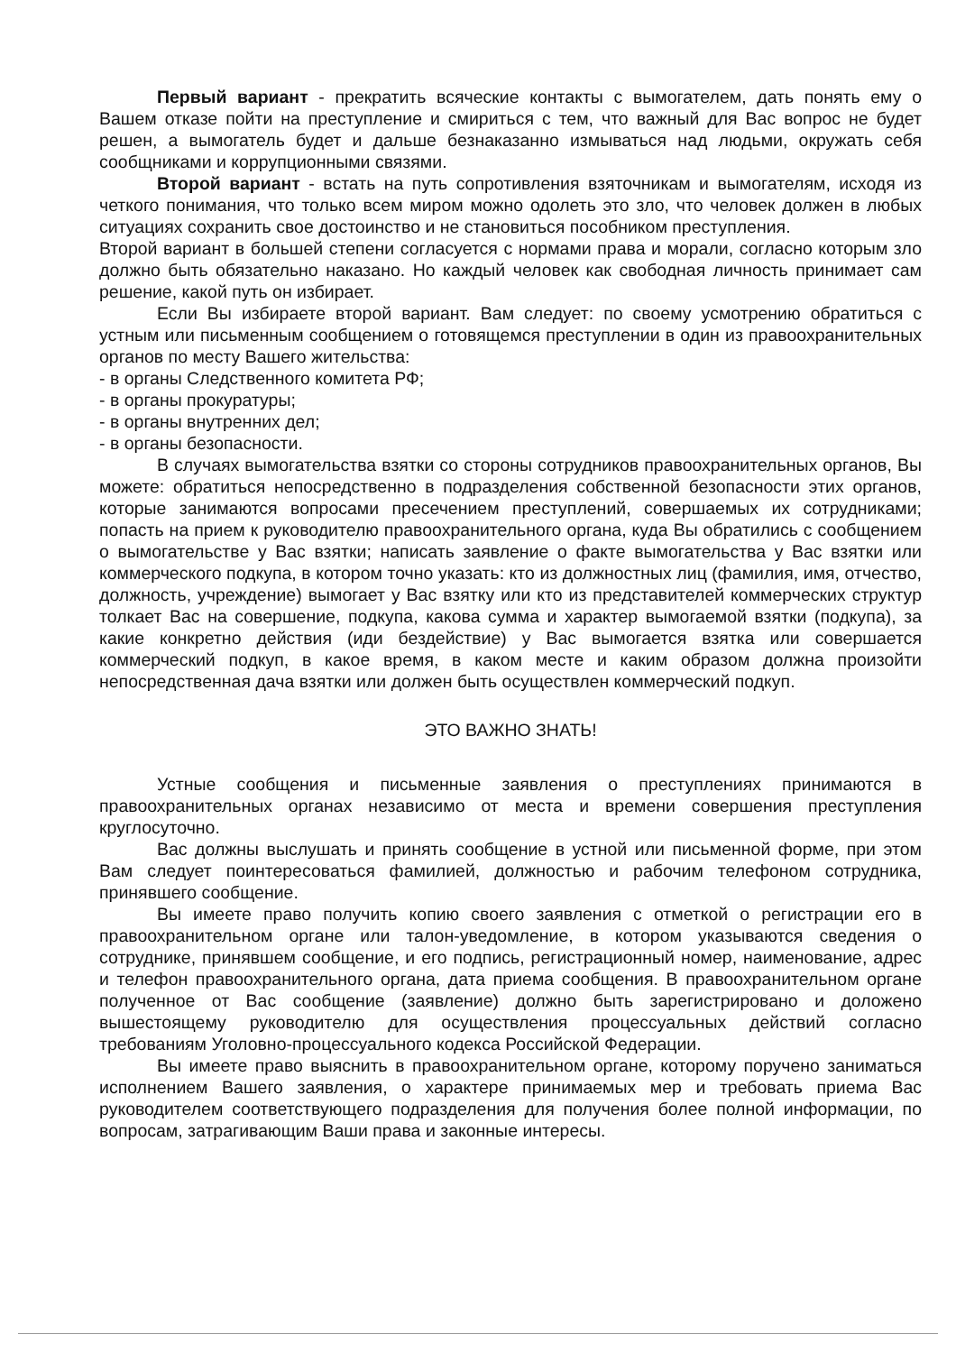Первый вариант - прекратить всяческие контакты с вымогателем, дать понять ему о Вашем отказе пойти на преступление и смириться с тем, что важный для Вас вопрос не будет решен, а вымогатель будет и дальше безнаказанно измываться над людьми, окружать себя сообщниками и коррупционными связями.
Второй вариант - встать на путь сопротивления взяточникам и вымогателям, исходя из четкого понимания, что только всем миром можно одолеть это зло, что человек должен в любых ситуациях сохранить свое достоинство и не становиться пособником преступления.
Второй вариант в большей степени согласуется с нормами права и морали, согласно которым зло должно быть обязательно наказано. Но каждый человек как свободная личность принимает сам решение, какой путь он избирает.
Если Вы избираете второй вариант. Вам следует: по своему усмотрению обратиться с устным или письменным сообщением о готовящемся преступлении в один из правоохранительных органов по месту Вашего жительства:
- в органы Следственного комитета РФ;
- в органы прокуратуры;
- в органы внутренних дел;
- в органы безопасности.
В случаях вымогательства взятки со стороны сотрудников правоохранительных органов, Вы можете: обратиться непосредственно в подразделения собственной безопасности этих органов, которые занимаются вопросами пресечением преступлений, совершаемых их сотрудниками; попасть на прием к руководителю правоохранительного органа, куда Вы обратились с сообщением о вымогательстве у Вас взятки; написать заявление о факте вымогательства у Вас взятки или коммерческого подкупа, в котором точно указать: кто из должностных лиц (фамилия, имя, отчество, должность, учреждение) вымогает у Вас взятку или кто из представителей коммерческих структур толкает Вас на совершение, подкупа, какова сумма и характер вымогаемой взятки (подкупа), за какие конкретно действия (иди бездействие) у Вас вымогается взятка или совершается коммерческий подкуп, в какое время, в каком месте и каким образом должна произойти непосредственная дача взятки или должен быть осуществлен коммерческий подкуп.
ЭТО ВАЖНО ЗНАТЬ!
Устные сообщения и письменные заявления о преступлениях принимаются в правоохранительных органах независимо от места и времени совершения преступления круглосуточно.
Вас должны выслушать и принять сообщение в устной или письменной форме, при этом Вам следует поинтересоваться фамилией, должностью и рабочим телефоном сотрудника, принявшего сообщение.
Вы имеете право получить копию своего заявления с отметкой о регистрации его в правоохранительном органе или талон-уведомление, в котором указываются сведения о сотруднике, принявшем сообщение, и его подпись, регистрационный номер, наименование, адрес и телефон правоохранительного органа, дата приема сообщения. В правоохранительном органе полученное от Вас сообщение (заявление) должно быть зарегистрировано и доложено вышестоящему руководителю для осуществления процессуальных действий согласно требованиям Уголовно-процессуального кодекса Российской Федерации.
Вы имеете право выяснить в правоохранительном органе, которому поручено заниматься исполнением Вашего заявления, о характере принимаемых мер и требовать приема Вас руководителем соответствующего подразделения для получения более полной информации, по вопросам, затрагивающим Ваши права и законные интересы.